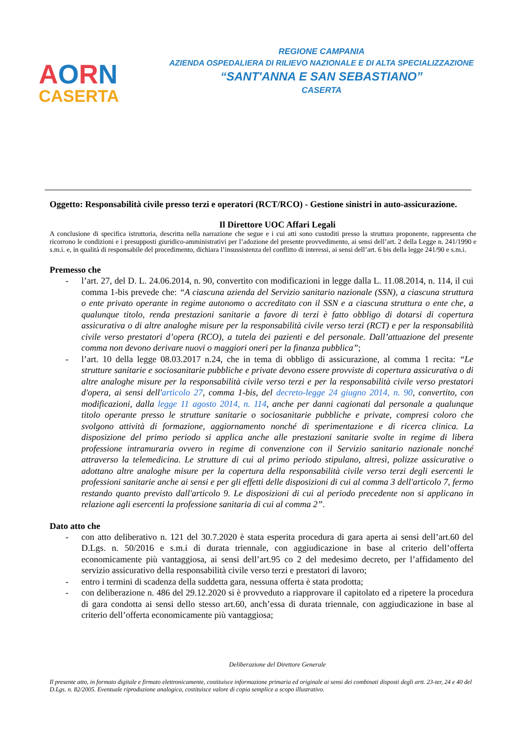AORN
CASERTA
REGIONE CAMPANIA
AZIENDA OSPEDALIERA DI RILIEVO NAZIONALE E DI ALTA SPECIALIZZAZIONE
“SANT'ANNA E SAN SEBASTIANO”
CASERTA
Oggetto: Responsabilità civile presso terzi e operatori (RCT/RCO) - Gestione sinistri in auto-assicurazione.
Il Direttore UOC Affari Legali
A conclusione di specifica istruttoria, descritta nella narrazione che segue e i cui atti sono custoditi presso la struttura proponente, rappresenta che ricorrono le condizioni e i presupposti giuridico-amministrativi per l’adozione del presente provvedimento, ai sensi dell’art. 2 della Legge n. 241/1990 e s.m.i. e, in qualità di responsabile del procedimento, dichiara l’insussistenza del conflitto di interessi, ai sensi dell’art. 6 bis della legge 241/90 e s.m.i.
Premesso che
- l’art. 27, del D. L. 24.06.2014, n. 90, convertito con modificazioni in legge dalla L. 11.08.2014, n. 114, il cui comma 1-bis prevede che: “A ciascuna azienda del Servizio sanitario nazionale (SSN), a ciascuna struttura o ente privato operante in regime autonomo o accreditato con il SSN e a ciascuna struttura o ente che, a qualunque titolo, renda prestazioni sanitarie a favore di terzi è fatto obbligo di dotarsi di copertura assicurativa o di altre analoghe misure per la responsabilità civile verso terzi (RCT) e per la responsabilità civile verso prestatori d’opera (RCO), a tutela dei pazienti e del personale. Dall’attuazione del presente comma non devono derivare nuovi o maggiori oneri per la finanza pubblica”;
- l’art. 10 della legge 08.03.2017 n.24, che in tema di obbligo di assicurazione, al comma 1 recita: “Le strutture sanitarie e sociosanitarie pubbliche e private devono essere provviste di copertura assicurativa o di altre analoghe misure per la responsabilità civile verso terzi e per la responsabilità civile verso prestatori d'opera, ai sensi dell'articolo 27, comma 1-bis, del decreto-legge 24 giugno 2014, n. 90, convertito, con modificazioni, dalla legge 11 agosto 2014, n. 114, anche per danni cagionati dal personale a qualunque titolo operante presso le strutture sanitarie o sociosanitarie pubbliche e private, compresi coloro che svolgono attività di formazione, aggiornamento nonché di sperimentazione e di ricerca clinica. La disposizione del primo periodo si applica anche alle prestazioni sanitarie svolte in regime di libera professione intramuraria ovvero in regime di convenzione con il Servizio sanitario nazionale nonché attraverso la telemedicina. Le strutture di cui al primo periodo stipulano, altresì, polizze assicurative o adottano altre analoghe misure per la copertura della responsabilità civile verso terzi degli esercenti le professioni sanitarie anche ai sensi e per gli effetti delle disposizioni di cui al comma 3 dell'articolo 7, fermo restando quanto previsto dall'articolo 9. Le disposizioni di cui al periodo precedente non si applicano in relazione agli esercenti la professione sanitaria di cui al comma 2”.
Dato atto che
- con atto deliberativo n. 121 del 30.7.2020 è stata esperita procedura di gara aperta ai sensi dell’art.60 del D.Lgs. n. 50/2016 e s.m.i di durata triennale, con aggiudicazione in base al criterio dell’offerta economicamente più vantaggiosa, ai sensi dell’art.95 co 2 del medesimo decreto, per l’affidamento del servizio assicurativo della responsabilità civile verso terzi e prestatori di lavoro;
- entro i termini di scadenza della suddetta gara, nessuna offerta è stata prodotta;
- con deliberazione n. 486 del 29.12.2020 si è provveduto a riapprovare il capitolato ed a ripetere la procedura di gara condotta ai sensi dello stesso art.60, anch’essa di durata triennale, con aggiudicazione in base al criterio dell’offerta economicamente più vantaggiosa;
Deliberazione del Direttore Generale
Il presente atto, in formato digitale e firmato elettronicamente, costituisce informazione primaria ed originale ai sensi dei combinati disposti degli artt. 23-ter, 24 e 40 del D.Lgs. n. 82/2005. Eventuale riproduzione analogica, costituisce valore di copia semplice a scopo illustrativo.